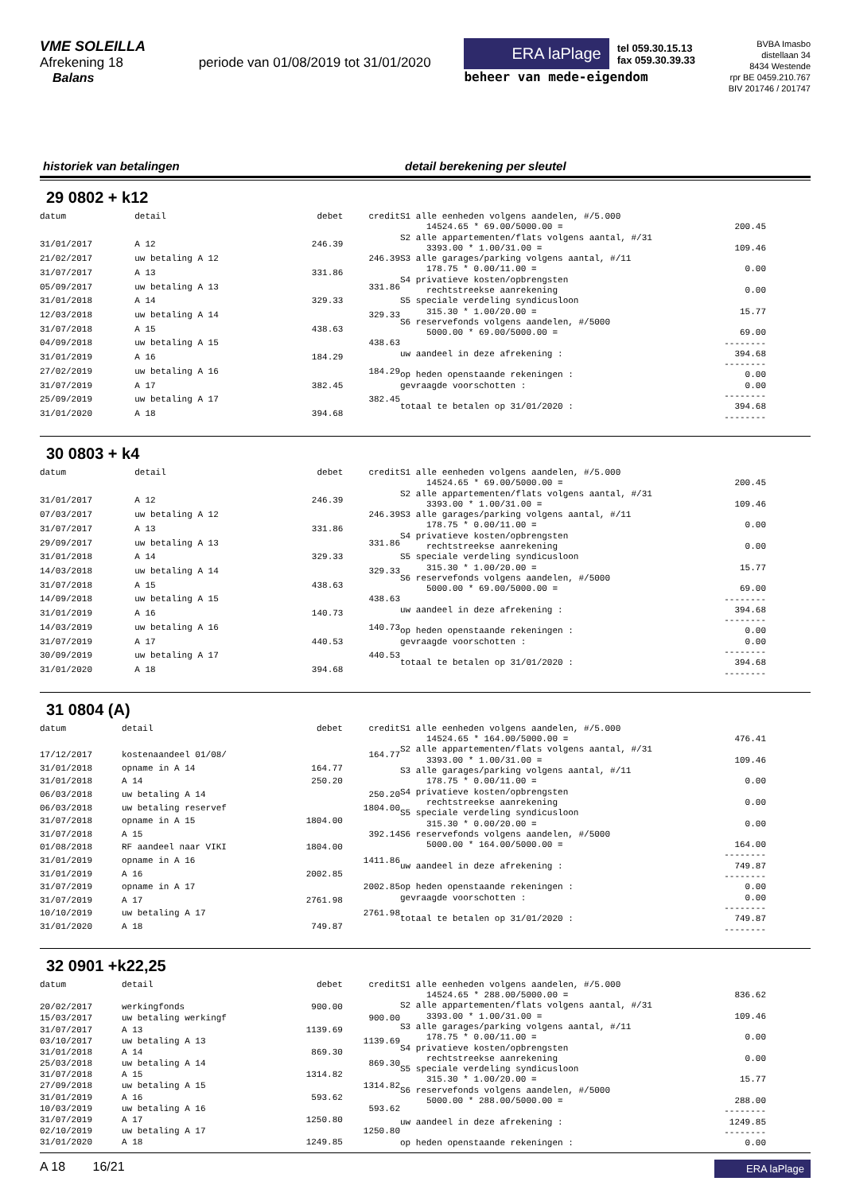VME SOLEILLA
Afrekening 18 periode van 01/08/2019 tot 31/01/2020
Balans
ERA laPlage tel 059.30.15.13
fax 059.30.39.33
beheer van mede-eigendom
BVBA Imasbo
distellaan 34
8434 Westende
rpr BE 0459.210.767
BIV 201746 / 201747
historiek van betalingen detail berekening per sleutel
29 0802 + k12
| datum | detail | debet | credit |
| --- | --- | --- | --- |
| 31/01/2017 | A 12 | 246.39 | |
| 21/02/2017 | uw betaling A 12 | | 246.39 |
| 31/07/2017 | A 13 | 331.86 | |
| 05/09/2017 | uw betaling A 13 | | 331.86 |
| 31/01/2018 | A 14 | 329.33 | |
| 12/03/2018 | uw betaling A 14 | | 329.33 |
| 31/07/2018 | A 15 | 438.63 | |
| 04/09/2018 | uw betaling A 15 | | 438.63 |
| 31/01/2019 | A 16 | 184.29 | |
| 27/02/2019 | uw betaling A 16 | | 184.29 |
| 31/07/2019 | A 17 | 382.45 | |
| 25/09/2019 | uw betaling A 17 | | 382.45 |
| 31/01/2020 | A 18 | 394.68 | |
| S1 alle eenheden volgens aandelen, #/5.000 | |
| 14524.65 * 69.00/5000.00 = | 200.45 |
| S2 alle appartementen/flats volgens aantal, #/31 | |
| 3393.00 * 1.00/31.00 = | 109.46 |
| S3 alle garages/parking volgens aantal, #/11 | |
| 178.75 * 0.00/11.00 = | 0.00 |
| S4 privatieve kosten/opbrengsten | |
| rechtstreekse aanrekening | 0.00 |
| S5 speciale verdeling syndicusloon | |
| 315.30 * 1.00/20.00 = | 15.77 |
| S6 reservefonds volgens aandelen, #/5000 | |
| 5000.00 * 69.00/5000.00 = | 69.00 |
| | -------- |
| uw aandeel in deze afrekening : | 394.68 |
| | -------- |
| op heden openstaande rekeningen : | 0.00 |
| gevraagde voorschotten : | 0.00 |
| | -------- |
| totaal te betalen op 31/01/2020 : | 394.68 |
| | -------- |
30 0803 + k4
| datum | detail | debet | credit |
| --- | --- | --- | --- |
| 31/01/2017 | A 12 | 246.39 | |
| 07/03/2017 | uw betaling A 12 | | 246.39 |
| 31/07/2017 | A 13 | 331.86 | |
| 29/09/2017 | uw betaling A 13 | | 331.86 |
| 31/01/2018 | A 14 | 329.33 | |
| 14/03/2018 | uw betaling A 14 | | 329.33 |
| 31/07/2018 | A 15 | 438.63 | |
| 14/09/2018 | uw betaling A 15 | | 438.63 |
| 31/01/2019 | A 16 | 140.73 | |
| 14/03/2019 | uw betaling A 16 | | 140.73 |
| 31/07/2019 | A 17 | 440.53 | |
| 30/09/2019 | uw betaling A 17 | | 440.53 |
| 31/01/2020 | A 18 | 394.68 | |
| S1 alle eenheden volgens aandelen, #/5.000 | |
| 14524.65 * 69.00/5000.00 = | 200.45 |
| S2 alle appartementen/flats volgens aantal, #/31 | |
| 3393.00 * 1.00/31.00 = | 109.46 |
| S3 alle garages/parking volgens aantal, #/11 | |
| 178.75 * 0.00/11.00 = | 0.00 |
| S4 privatieve kosten/opbrengsten | |
| rechtstreekse aanrekening | 0.00 |
| S5 speciale verdeling syndicusloon | |
| 315.30 * 1.00/20.00 = | 15.77 |
| S6 reservefonds volgens aandelen, #/5000 | |
| 5000.00 * 69.00/5000.00 = | 69.00 |
| | -------- |
| uw aandeel in deze afrekening : | 394.68 |
| | -------- |
| op heden openstaande rekeningen : | 0.00 |
| gevraagde voorschotten : | 0.00 |
| | -------- |
| totaal te betalen op 31/01/2020 : | 394.68 |
| | -------- |
31 0804 (A)
| datum | detail | debet | credit |
| --- | --- | --- | --- |
| 17/12/2017 | kostenaandeel 01/08/ | | 164.77 |
| 31/01/2018 | opname in A 14 | 164.77 | |
| 31/01/2018 | A 14 | 250.20 | |
| 06/03/2018 | uw betaling A 14 | | 250.20 |
| 06/03/2018 | uw betaling reservef | | 1804.00 |
| 31/07/2018 | opname in A 15 | 1804.00 | |
| 31/07/2018 | A 15 | | 392.14 |
| 01/08/2018 | RF aandeel naar VIKI | 1804.00 | |
| 31/01/2019 | opname in A 16 | | 1411.86 |
| 31/01/2019 | A 16 | 2002.85 | |
| 31/07/2019 | opname in A 17 | | 2002.85 |
| 31/07/2019 | A 17 | 2761.98 | |
| 10/10/2019 | uw betaling A 17 | | 2761.98 |
| 31/01/2020 | A 18 | 749.87 | |
| S1 alle eenheden volgens aandelen, #/5.000 | |
| 14524.65 * 164.00/5000.00 = | 476.41 |
| S2 alle appartementen/flats volgens aantal, #/31 | |
| 3393.00 * 1.00/31.00 = | 109.46 |
| S3 alle garages/parking volgens aantal, #/11 | |
| 178.75 * 0.00/11.00 = | 0.00 |
| S4 privatieve kosten/opbrengsten | |
| rechtstreekse aanrekening | 0.00 |
| S5 speciale verdeling syndicusloon | |
| 315.30 * 0.00/20.00 = | 0.00 |
| S6 reservefonds volgens aandelen, #/5000 | |
| 5000.00 * 164.00/5000.00 = | 164.00 |
| | -------- |
| uw aandeel in deze afrekening : | 749.87 |
| | -------- |
| op heden openstaande rekeningen : | 0.00 |
| gevraagde voorschotten : | 0.00 |
| | -------- |
| totaal te betalen op 31/01/2020 : | 749.87 |
| | -------- |
32 0901 +k22,25
| datum | detail | debet | credit |
| --- | --- | --- | --- |
| 20/02/2017 | werkingfonds | 900.00 | |
| 15/03/2017 | uw betaling werkingf | | 900.00 |
| 31/07/2017 | A 13 | 1139.69 | |
| 03/10/2017 | uw betaling A 13 | | 1139.69 |
| 31/01/2018 | A 14 | 869.30 | |
| 25/03/2018 | uw betaling A 14 | | 869.30 |
| 31/07/2018 | A 15 | 1314.82 | |
| 27/09/2018 | uw betaling A 15 | | 1314.82 |
| 31/01/2019 | A 16 | 593.62 | |
| 10/03/2019 | uw betaling A 16 | | 593.62 |
| 31/07/2019 | A 17 | 1250.80 | |
| 02/10/2019 | uw betaling A 17 | | 1250.80 |
| 31/01/2020 | A 18 | 1249.85 | |
| S1 alle eenheden volgens aandelen, #/5.000 | |
| 14524.65 * 288.00/5000.00 = | 836.62 |
| S2 alle appartementen/flats volgens aantal, #/31 | |
| 3393.00 * 1.00/31.00 = | 109.46 |
| S3 alle garages/parking volgens aantal, #/11 | |
| 178.75 * 0.00/11.00 = | 0.00 |
| S4 privatieve kosten/opbrengsten | |
| rechtstreekse aanrekening | 0.00 |
| S5 speciale verdeling syndicusloon | |
| 315.30 * 1.00/20.00 = | 15.77 |
| S6 reservefonds volgens aandelen, #/5000 | |
| 5000.00 * 288.00/5000.00 = | 288.00 |
| | -------- |
| uw aandeel in deze afrekening : | 1249.85 |
| | -------- |
| op heden openstaande rekeningen : | 0.00 |
A 18 16/21
ERA laPlage